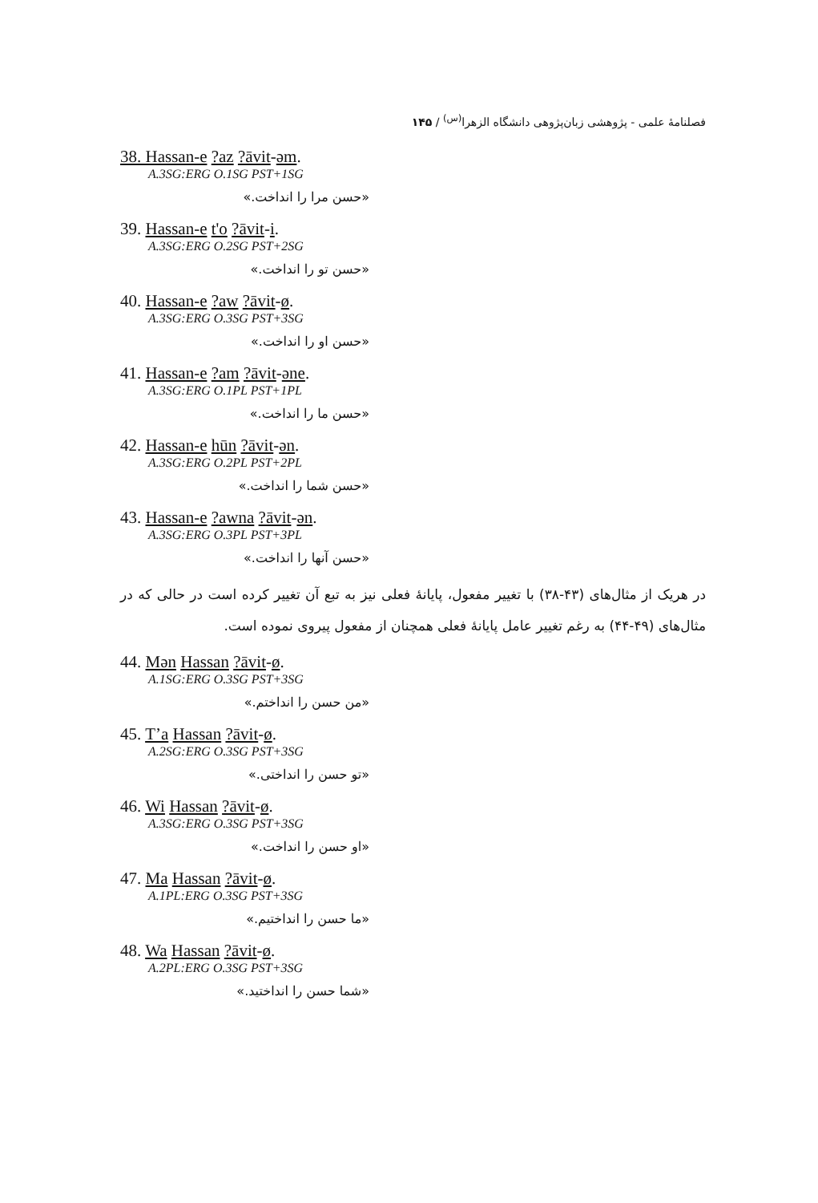فصلنامهٔ علمی - پژوهشی زبان‌پژوهی دانشگاه الزهرا<sup>(س)</sup> / ۱۴۵
38. Hassan-e ?az ?āvit-əm.
A.3SG:ERG O.1SG PST+1SG
«حسن مرا را انداخت.»
39. Hassan-e t'o ?āvit-i.
A.3SG:ERG O.2SG PST+2SG
«حسن تو را انداخت.»
40. Hassan-e ?aw ?āvit-ø.
A.3SG:ERG O.3SG PST+3SG
«حسن او را انداخت.»
41. Hassan-e ?am ?āvit-əne.
A.3SG:ERG O.1PL PST+1PL
«حسن ما را انداخت.»
42. Hassan-e hūn ?āvit-ən.
A.3SG:ERG O.2PL PST+2PL
«حسن شما را انداخت.»
43. Hassan-e ?awna ?āvit-ən.
A.3SG:ERG O.3PL PST+3PL
«حسن آنها را انداخت.»
در هریک از مثال‌های (۴۳-۳۸) با تغییر مفعول، پایانهٔ فعلی نیز به تبع آن تغییر کرده است در حالی که در مثال‌های (۴۹-۴۴) به رغم تغییر عامل پایانهٔ فعلی همچنان از مفعول پیروی نموده است.
44. Mən Hassan ?āvit-ø.
A.1SG:ERG O.3SG PST+3SG
«من حسن را انداختم.»
45. T’a Hassan ?āvit-ø.
A.2SG:ERG O.3SG PST+3SG
«تو حسن را انداختی.»
46. Wi Hassan ?āvit-ø.
A.3SG:ERG O.3SG PST+3SG
«او حسن را انداخت.»
47. Ma Hassan ?āvit-ø.
A.1PL:ERG O.3SG PST+3SG
«ما حسن را انداختیم.»
48. Wa Hassan ?āvit-ø.
A.2PL:ERG O.3SG PST+3SG
«شما حسن را انداختید.»